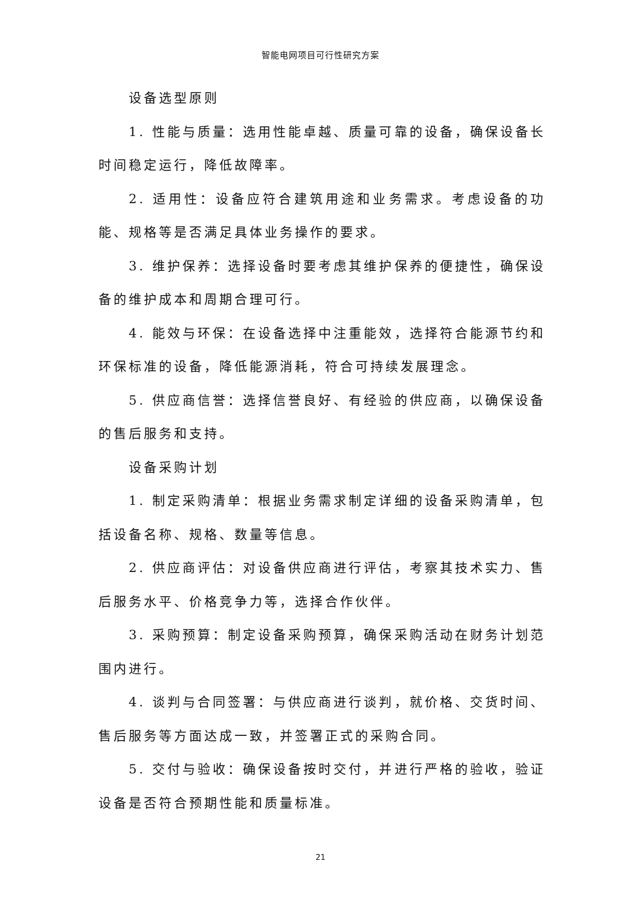智能电网项目可行性研究方案
设备选型原则
1. 性能与质量：选用性能卓越、质量可靠的设备，确保设备长时间稳定运行，降低故障率。
2. 适用性：设备应符合建筑用途和业务需求。考虑设备的功能、规格等是否满足具体业务操作的要求。
3. 维护保养：选择设备时要考虑其维护保养的便捷性，确保设备的维护成本和周期合理可行。
4. 能效与环保：在设备选择中注重能效，选择符合能源节约和环保标准的设备，降低能源消耗，符合可持续发展理念。
5. 供应商信誉：选择信誉良好、有经验的供应商，以确保设备的售后服务和支持。
设备采购计划
1. 制定采购清单：根据业务需求制定详细的设备采购清单，包括设备名称、规格、数量等信息。
2. 供应商评估：对设备供应商进行评估，考察其技术实力、售后服务水平、价格竞争力等，选择合作伙伴。
3. 采购预算：制定设备采购预算，确保采购活动在财务计划范围内进行。
4. 谈判与合同签署：与供应商进行谈判，就价格、交货时间、售后服务等方面达成一致，并签署正式的采购合同。
5. 交付与验收：确保设备按时交付，并进行严格的验收，验证设备是否符合预期性能和质量标准。
21